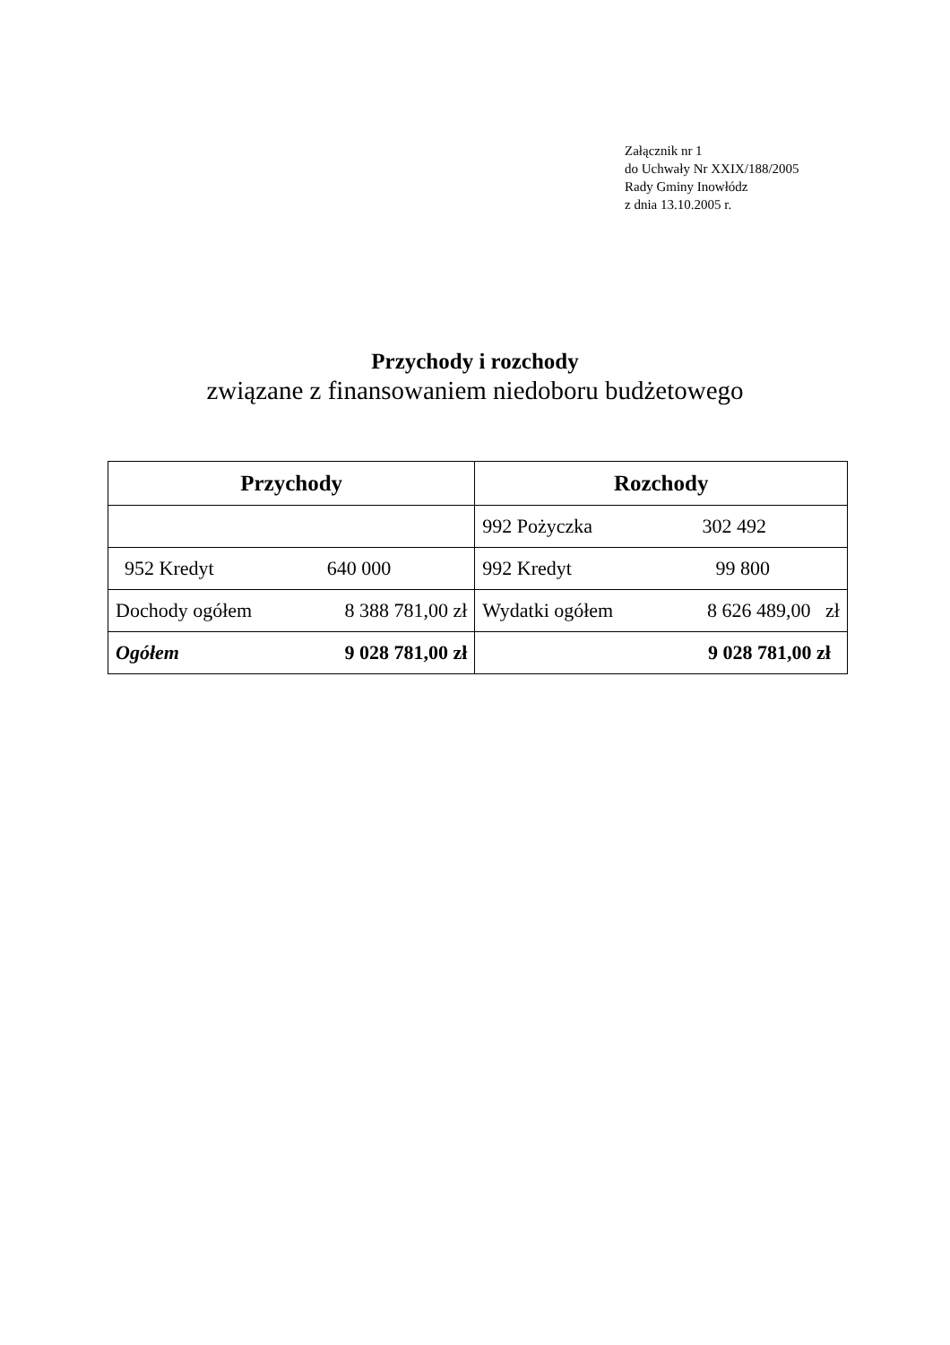Załącznik nr 1
do Uchwały Nr XXIX/188/2005
Rady Gminy Inowłódz
z dnia 13.10.2005 r.
Przychody i rozchody
związane z finansowaniem niedoboru budżetowego
| Przychody | Rozchody |
| --- | --- |
| | 992 Pożyczka 302 492 |
| 952 Kredyt 640 000 | 992 Kredyt 99 800 |
| Dochody ogółem 8 388 781,00 zł | Wydatki ogółem 8 626 489,00 zł |
| Ogółem 9 028 781,00 zł | 9 028 781,00 zł |